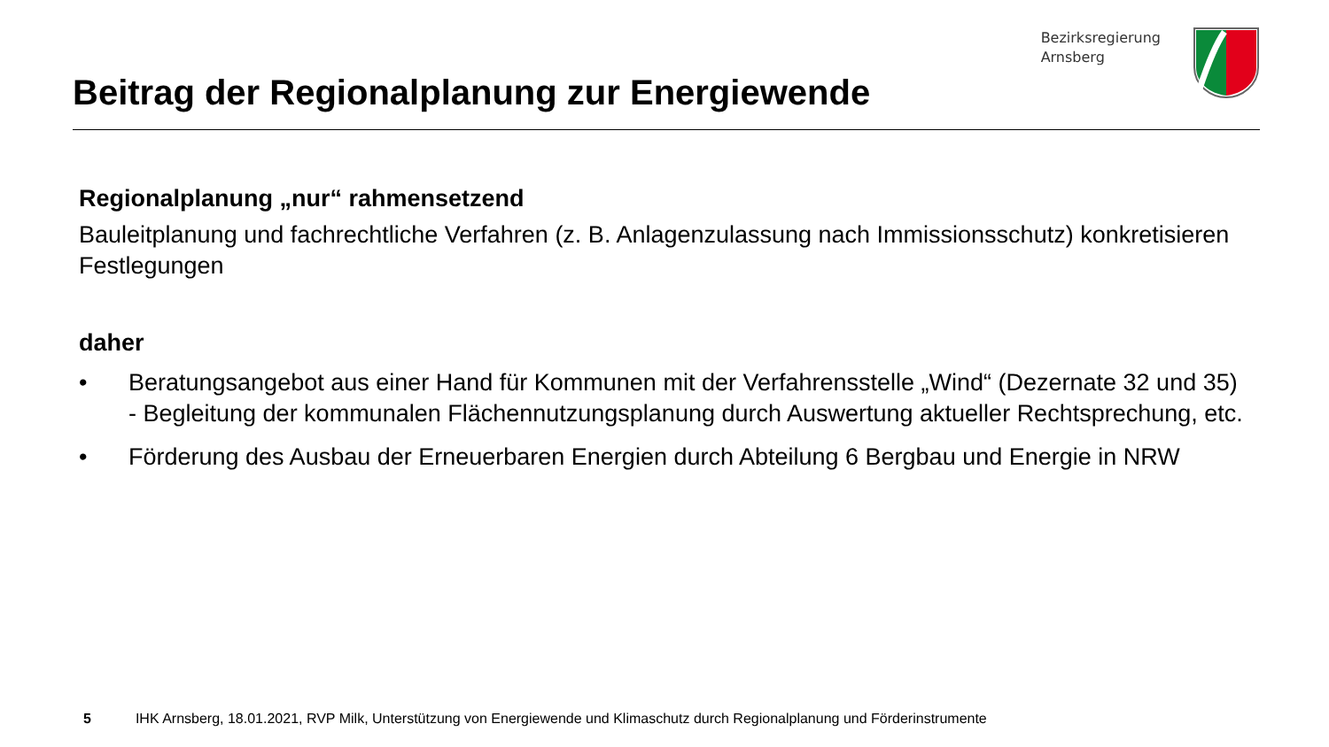Beitrag der Regionalplanung zur Energiewende
Bezirksregierung
Arnsberg
Regionalplanung „nur“ rahmensetzend
Bauleitplanung und fachrechtliche Verfahren (z. B. Anlagenzulassung nach Immissionsschutz) konkretisieren Festlegungen
daher
• Beratungsangebot aus einer Hand für Kommunen mit der Verfahrensstelle „Wind“ (Dezernate 32 und 35) - Begleitung der kommunalen Flächennutzungsplanung durch Auswertung aktueller Rechtsprechung, etc.
• Förderung des Ausbau der Erneuerbaren Energien durch Abteilung 6 Bergbau und Energie in NRW
5 IHK Arnsberg, 18.01.2021, RVP Milk, Unterstützung von Energiewende und Klimaschutz durch Regionalplanung und Förderinstrumente